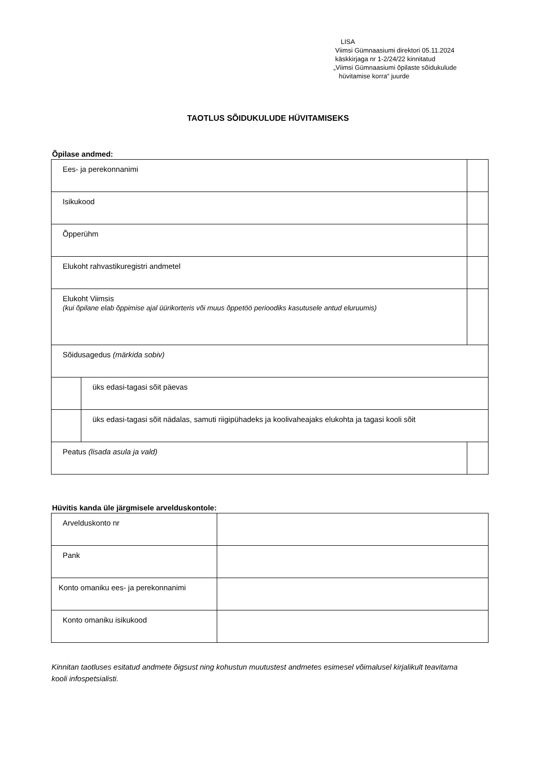LISA
Viimsi Gümnaasiumi direktori 05.11.2024
käskkirjaga nr 1-2/24/22 kinnitatud
„Viimsi Gümnaasiumi õpilaste sõidukulude
hüvitamise korra“ juurde
TAOTLUS SÕIDUKULUDE HÜVITAMISEKS
Õpilase andmed:
| Ees- ja perekonnanimi | | |
| Isikukood | | |
| Õpperühm | | |
| Elukoht rahvastikuregistri andmetel | | |
| Elukoht Viimsis (kui õpilane elab õppimise ajal üürikorteris või muus õppetöö perioodiks kasutusele antud eluruumis) | | |
| Sõidusagedus (märkida sobiv) | | |
| | üks edasi-tagasi sõit päevas | |
| | üks edasi-tagasi sõit nädalas, samuti riigipühadeks ja koolivaheajaks elukohta ja tagasi kooli sõit | |
| Peatus (lisada asula ja vald) | | |
Hüvitis kanda üle järgmisele arvelduskontole:
| Arvelduskonto nr | |
| Pank | |
| Konto omaniku ees- ja perekonnanimi | |
| Konto omaniku isikukood | |
Kinnitan taotluses esitatud andmete õigsust ning kohustun muutustest andmetes esimesel võimalusel kirjalikult teavitama kooli infospetsialisti.